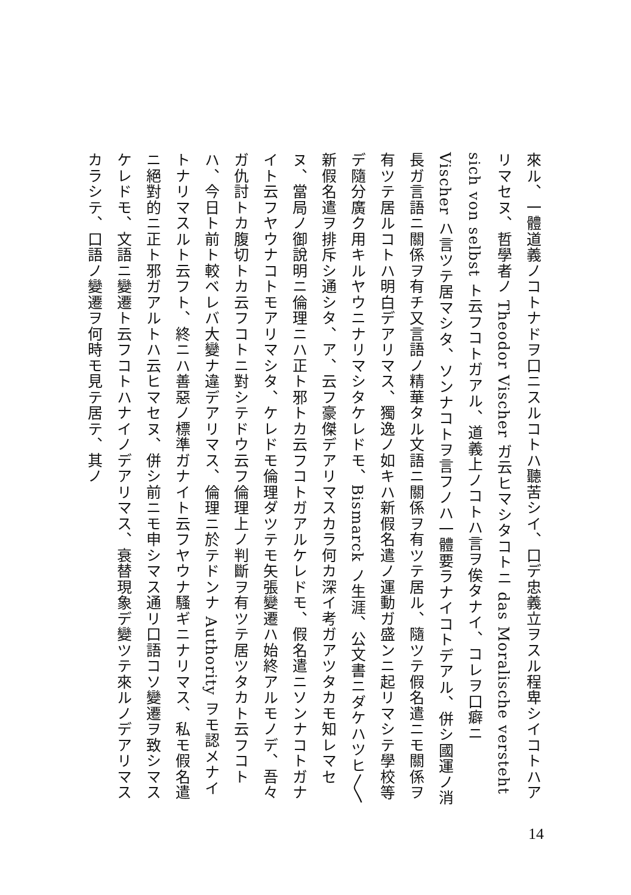來ル、一體道義ノコトナドヲ口ニスルコトハ聽苦シイ、口デ忠義立ヲスル程卑シイコトハアリマセヌ、哲學者ノ Theodor Vischer ガ云ヒマシタコトニ das Moralische versteht sich von selbst ト云フコトガアル、道義上ノコトハ言ヲ俟タナイ、コレヲ口癖ニ Vischer ハ言ツテ居マシタ、ソンナコトヲ言フノハ一體要ラナイコトデアル、併シ國運ノ消長ガ言語ニ關係ヲ有チ又言語ノ精華タル文語ニ關係ヲ有ツテ居ル、隨ツテ假名遣ニモ關係ヲ有ツテ居ルコトハ明白デアリマス、獨逸ノ如キハ新假名遣ノ運動ガ盛ンニ起リマシテ學校等デ隨分廣ク用キルヤウニナリマシタケレドモ、Bismarck ノ生涯、公文書ニダケハツヒ〳〵新假名遣ヲ排斥シ通シタ、ア、云フ豪傑デアリマスカラ何カ深イ考ガアツタカモ知レマセヌ、當局ノ御說明ニ倫理ニハ正ト邪トカ云フコトガアルケレドモ、假名遣ニソンナコトガナイト云フヤウナコトモアリマシタ、ケレドモ倫理ダツテモ矢張變遷ハ始終アルモノデ、吾々ガ仇討トカ腹切トカ云フコトニ對シテドウ云フ倫理上ノ判斷ヲ有ツテ居ツタカト云フコトハ、今日ト前ト較ベレバ大變ナ違デアリマス、倫理ニ於テドンナ Authority ヲモ認メナイトナリマスルト云フト、終ニハ善惡ノ標準ガナイト云フヤウナ騷ギニナリマス、私モ假名遣ニ絕對的ニ正ト邪ガアルトハ云ヒマセヌ、併シ前ニモ申シマス通リ口語コソ變遷ヲ致シマスケレドモ、文語ニ變遷ト云フコトハナイノデアリマス、衰替現象デ變ツテ來ルノデアリマスカラシテ、口語ノ變遷ヲ何時モ見テ居テ、其ノ
14